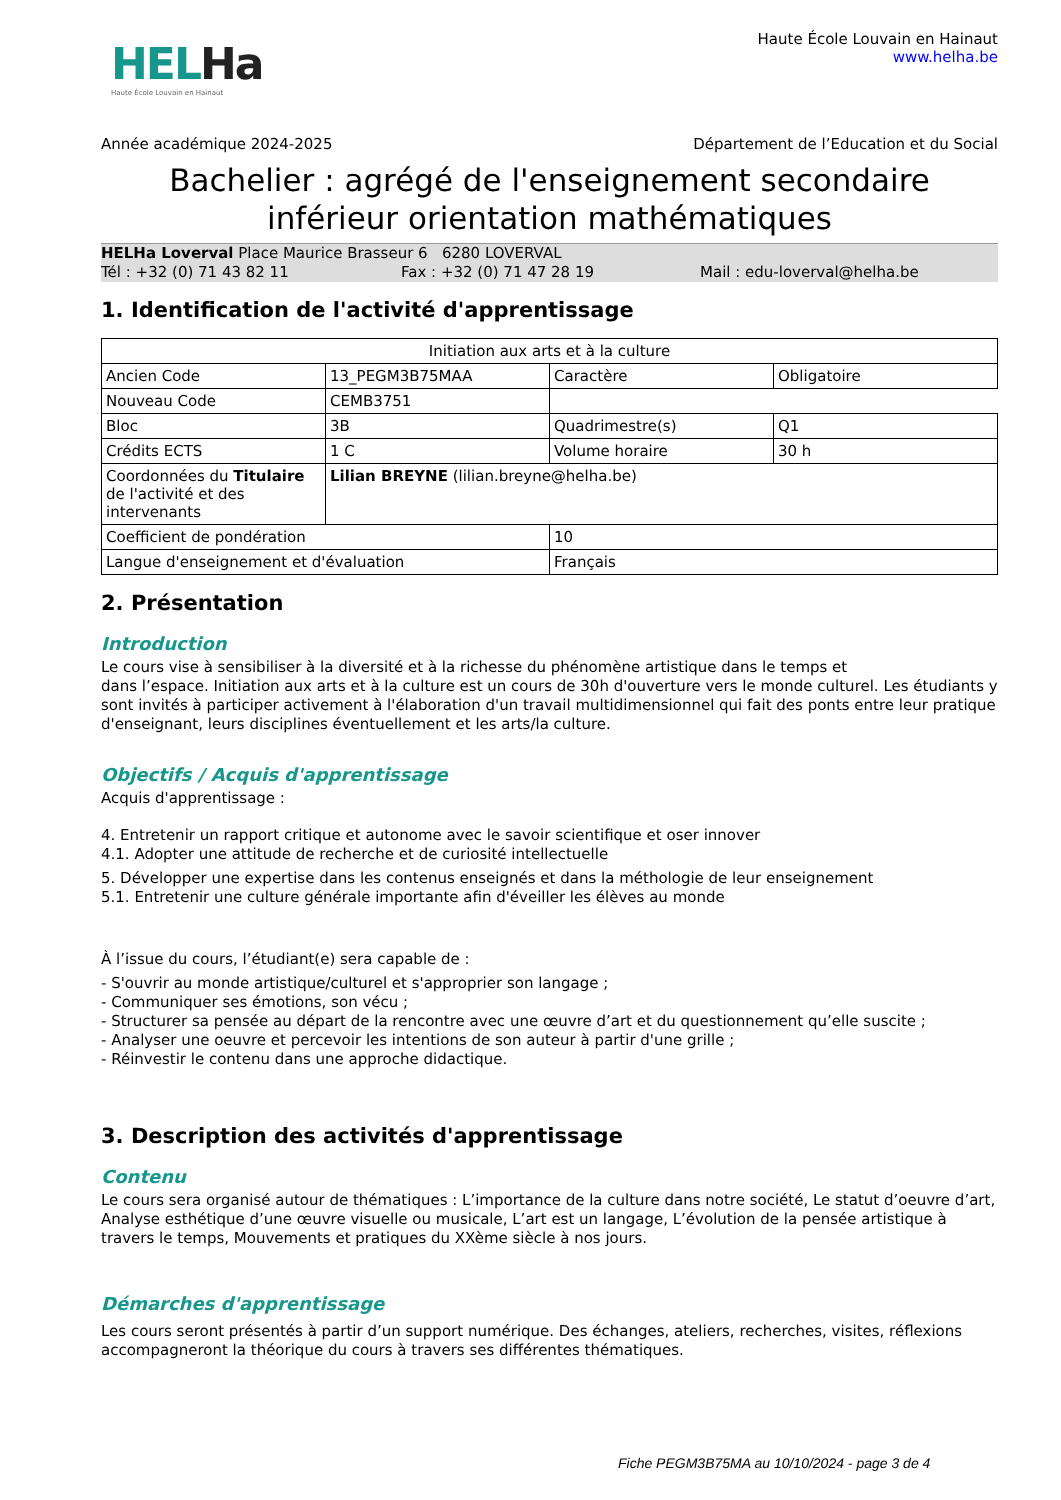HELHa
Haute École Louvain en Hainaut
Haute École Louvain en Hainaut
www.helha.be
Année académique 2024-2025 Département de l’Education et du Social
Bachelier : agrégé de l'enseignement secondaire inférieur orientation mathématiques
HELHa Loverval Place Maurice Brasseur 6 6280 LOVERVAL
Tél : +32 (0) 71 43 82 11 Fax : +32 (0) 71 47 28 19 Mail : edu-loverval@helha.be
1. Identification de l'activité d'apprentissage
| Initiation aux arts et à la culture | | | |
| Ancien Code | 13_PEGM3B75MAA | Caractère | Obligatoire |
| Nouveau Code | CEMB3751 | | |
| Bloc | 3B | Quadrimestre(s) | Q1 |
| Crédits ECTS | 1 C | Volume horaire | 30 h |
| Coordonnées du Titulaire de l'activité et des intervenants | Lilian BREYNE (lilian.breyne@helha.be) | | |
| Coefficient de pondération | | 10 | |
| Langue d'enseignement et d'évaluation | | Français | |
2. Présentation
Introduction
Le cours vise à sensibiliser à la diversité et à la richesse du phénomène artistique dans le temps et
dans l’espace. Initiation aux arts et à la culture est un cours de 30h d'ouverture vers le monde culturel. Les étudiants y sont invités à participer activement à l'élaboration d'un travail multidimensionnel qui fait des ponts entre leur pratique d'enseignant, leurs disciplines éventuellement et les arts/la culture.
Objectifs / Acquis d'apprentissage
Acquis d'apprentissage :
4. Entretenir un rapport critique et autonome avec le savoir scientifique et oser innover
4.1. Adopter une attitude de recherche et de curiosité intellectuelle
5. Développer une expertise dans les contenus enseignés et dans la méthologie de leur enseignement
5.1. Entretenir une culture générale importante afin d'éveiller les élèves au monde
À l’issue du cours, l’étudiant(e) sera capable de :
- S'ouvrir au monde artistique/culturel et s'approprier son langage ;
- Communiquer ses émotions, son vécu ;
- Structurer sa pensée au départ de la rencontre avec une œuvre d’art et du questionnement qu’elle suscite ;
- Analyser une oeuvre et percevoir les intentions de son auteur à partir d'une grille ;
- Réinvestir le contenu dans une approche didactique.
3. Description des activités d'apprentissage
Contenu
Le cours sera organisé autour de thématiques : L’importance de la culture dans notre société, Le statut d’oeuvre d’art, Analyse esthétique d’une œuvre visuelle ou musicale, L’art est un langage, L’évolution de la pensée artistique à travers le temps, Mouvements et pratiques du XXème siècle à nos jours.
Démarches d'apprentissage
Les cours seront présentés à partir d’un support numérique. Des échanges, ateliers, recherches, visites, réflexions accompagneront la théorique du cours à travers ses différentes thématiques.
Fiche PEGM3B75MA au 10/10/2024 - page 3 de 4